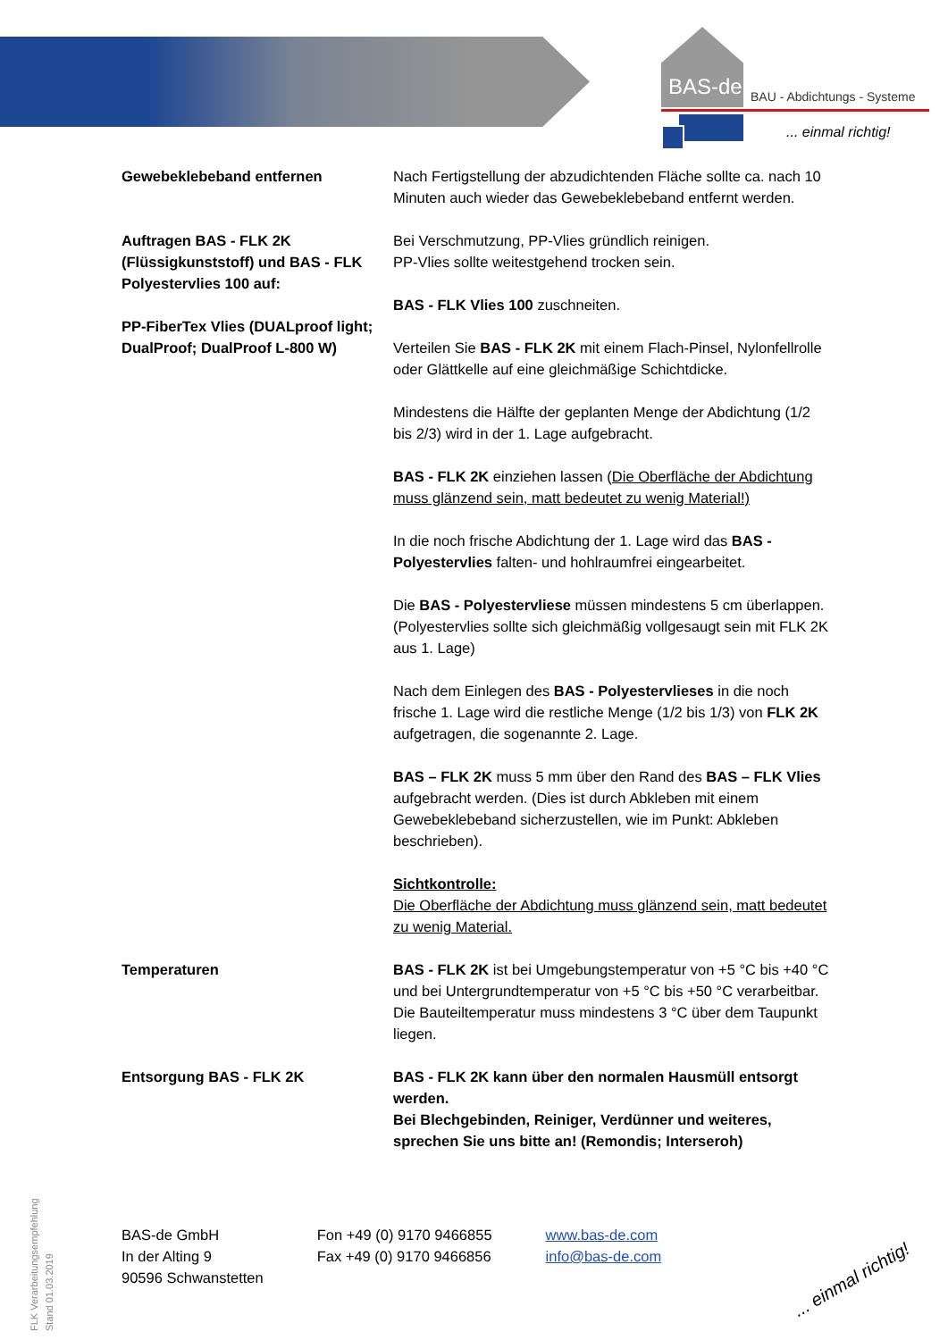BAS-de BAU - Abdichtungs - Systeme
... einmal richtig!
Gewebeklebeband entfernen Nach Fertigstellung der abzudichtenden Fläche sollte ca. nach 10 Minuten auch wieder das Gewebeklebeband entfernt werden.
Auftragen BAS - FLK 2K (Flüssigkunststoff) und BAS - FLK Polyestervlies 100 auf:
PP-FiberTex Vlies (DUALproof light; DualProof; DualProof L-800 W)
Bei Verschmutzung, PP-Vlies gründlich reinigen.
PP-Vlies sollte weitestgehend trocken sein.
BAS - FLK Vlies 100 zuschneiten.
Verteilen Sie BAS - FLK 2K mit einem Flach-Pinsel, Nylonfellrolle oder Glättkelle auf eine gleichmäßige Schichtdicke.
Mindestens die Hälfte der geplanten Menge der Abdichtung (1/2 bis 2/3) wird in der 1. Lage aufgebracht.
BAS - FLK 2K einziehen lassen (Die Oberfläche der Abdichtung muss glänzend sein, matt bedeutet zu wenig Material!)
In die noch frische Abdichtung der 1. Lage wird das BAS - Polyestervlies falten- und hohlraumfrei eingearbeitet.
Die BAS - Polyestervliese müssen mindestens 5 cm überlappen. (Polyestervlies sollte sich gleichmäßig vollgesaugt sein mit FLK 2K aus 1. Lage)
Nach dem Einlegen des BAS - Polyestervlieses in die noch frische 1. Lage wird die restliche Menge (1/2 bis 1/3) von FLK 2K aufgetragen, die sogenannte 2. Lage.
BAS – FLK 2K muss 5 mm über den Rand des BAS – FLK Vlies aufgebracht werden. (Dies ist durch Abkleben mit einem Gewebeklebeband sicherzustellen, wie im Punkt: Abkleben beschrieben).
Sichtkontrolle:
Die Oberfläche der Abdichtung muss glänzend sein, matt bedeutet zu wenig Material.
Temperaturen BAS - FLK 2K ist bei Umgebungstemperatur von +5 °C bis +40 °C und bei Untergrundtemperatur von +5 °C bis +50 °C verarbeitbar. Die Bauteiltemperatur muss mindestens 3 °C über dem Taupunkt liegen.
Entsorgung BAS - FLK 2K BAS - FLK 2K kann über den normalen Hausmüll entsorgt werden.
Bei Blechgebinden, Reiniger, Verdünner und weiteres, sprechen Sie uns bitte an! (Remondis; Interseroh)
BAS-de GmbH
In der Alting 9
90596 Schwanstetten
Fon +49 (0) 9170 9466855
Fax +49 (0) 9170 9466856
www.bas-de.com
info@bas-de.com
FLK Verarbeitungsempfehlung
Stand 01.03.2019
... einmal richtig!